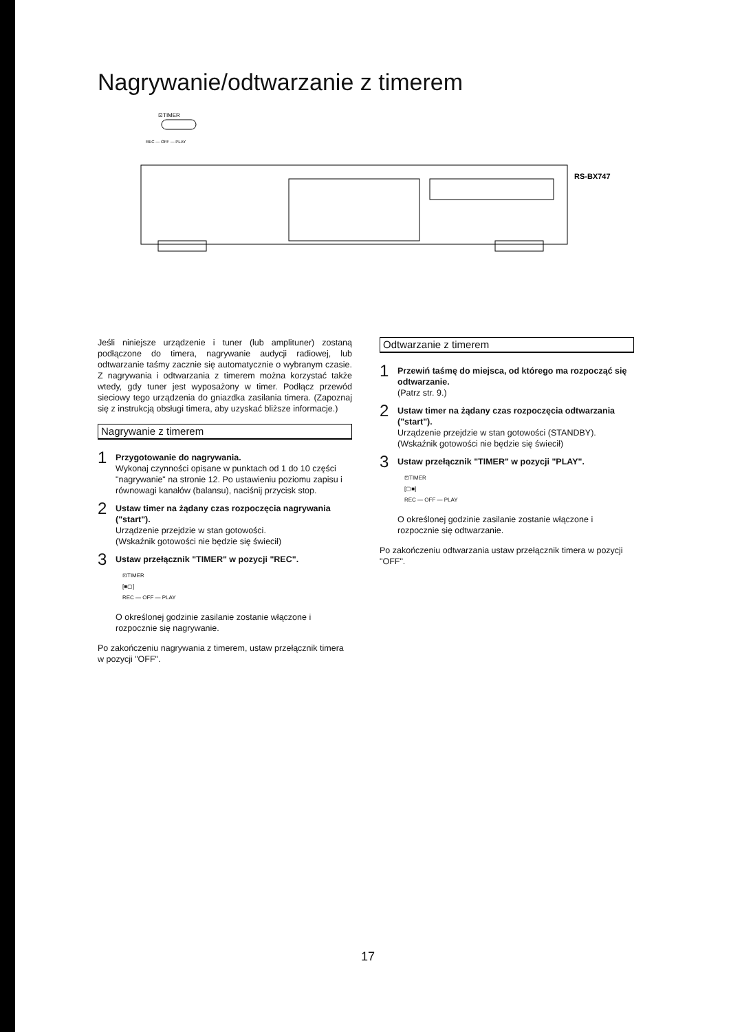Nagrywanie/odtwarzanie z timerem
⊡TIMER
REC — OFF — PLAY
RS-BX747
Jeśli niniejsze urządzenie i tuner (lub amplituner) zostaną podłączone do timera, nagrywanie audycji radiowej, lub odtwarzanie taśmy zacznie się automatycznie o wybranym czasie. Z nagrywania i odtwarzania z timerem można korzystać także wtedy, gdy tuner jest wyposażony w timer. Podłącz przewód sieciowy tego urządzenia do gniazdka zasilania timera. (Zapoznaj się z instrukcją obsługi timera, aby uzyskać bliższe informacje.)
Nagrywanie z timerem
1
Przygotowanie do nagrywania.
Wykonaj czynności opisane w punktach od 1 do 10 części "nagrywanie" na stronie 12. Po ustawieniu poziomu zapisu i równowagi kanałów (balansu), naciśnij przycisk stop.
2
Ustaw timer na żądany czas rozpoczęcia nagrywania ("start").
Urządzenie przejdzie w stan gotowości.
(Wskaźnik gotowości nie będzie się świecił)
3
Ustaw przełącznik "TIMER" w pozycji "REC".
⊡TIMER
[■▢]
REC — OFF — PLAY
O określonej godzinie zasilanie zostanie włączone i rozpocznie się nagrywanie.
Po zakończeniu nagrywania z timerem, ustaw przełącznik timera w pozycji "OFF".
Odtwarzanie z timerem
1
Przewiń taśmę do miejsca, od którego ma rozpocząć się odtwarzanie.
(Patrz str. 9.)
2
Ustaw timer na żądany czas rozpoczęcia odtwarzania ("start").
Urządzenie przejdzie w stan gotowości (STANDBY).
(Wskaźnik gotowości nie będzie się świecił)
3
Ustaw przełącznik "TIMER" w pozycji "PLAY".
⊡TIMER
[▢■]
REC — OFF — PLAY
O określonej godzinie zasilanie zostanie włączone i rozpocznie się odtwarzanie.
Po zakończeniu odtwarzania ustaw przełącznik timera w pozycji "OFF".
17